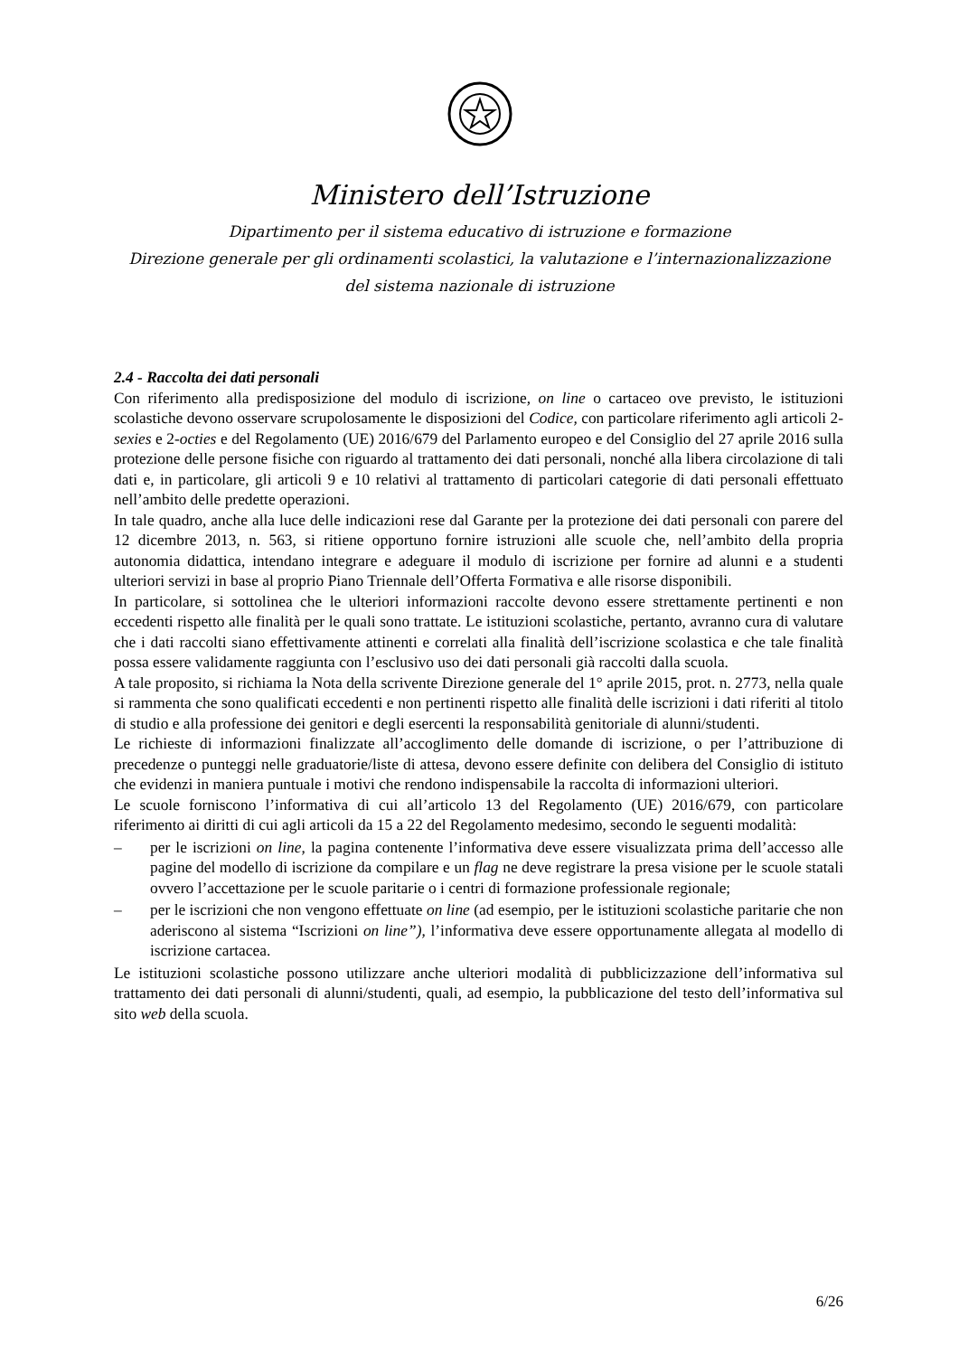Ministero dell’Istruzione
Dipartimento per il sistema educativo di istruzione e formazione
Direzione generale per gli ordinamenti scolastici, la valutazione e l’internazionalizzazione
del sistema nazionale di istruzione
2.4 - Raccolta dei dati personali
Con riferimento alla predisposizione del modulo di iscrizione, on line o cartaceo ove previsto, le istituzioni scolastiche devono osservare scrupolosamente le disposizioni del Codice, con particolare riferimento agli articoli 2-sexies e 2-octies e del Regolamento (UE) 2016/679 del Parlamento europeo e del Consiglio del 27 aprile 2016 sulla protezione delle persone fisiche con riguardo al trattamento dei dati personali, nonché alla libera circolazione di tali dati e, in particolare, gli articoli 9 e 10 relativi al trattamento di particolari categorie di dati personali effettuato nell’ambito delle predette operazioni.
In tale quadro, anche alla luce delle indicazioni rese dal Garante per la protezione dei dati personali con parere del 12 dicembre 2013, n. 563, si ritiene opportuno fornire istruzioni alle scuole che, nell’ambito della propria autonomia didattica, intendano integrare e adeguare il modulo di iscrizione per fornire ad alunni e a studenti ulteriori servizi in base al proprio Piano Triennale dell’Offerta Formativa e alle risorse disponibili.
In particolare, si sottolinea che le ulteriori informazioni raccolte devono essere strettamente pertinenti e non eccedenti rispetto alle finalità per le quali sono trattate. Le istituzioni scolastiche, pertanto, avranno cura di valutare che i dati raccolti siano effettivamente attinenti e correlati alla finalità dell’iscrizione scolastica e che tale finalità possa essere validamente raggiunta con l’esclusivo uso dei dati personali già raccolti dalla scuola.
A tale proposito, si richiama la Nota della scrivente Direzione generale del 1° aprile 2015, prot. n. 2773, nella quale si rammenta che sono qualificati eccedenti e non pertinenti rispetto alle finalità delle iscrizioni i dati riferiti al titolo di studio e alla professione dei genitori e degli esercenti la responsabilità genitoriale di alunni/studenti.
Le richieste di informazioni finalizzate all’accoglimento delle domande di iscrizione, o per l’attribuzione di precedenze o punteggi nelle graduatorie/liste di attesa, devono essere definite con delibera del Consiglio di istituto che evidenzi in maniera puntuale i motivi che rendono indispensabile la raccolta di informazioni ulteriori.
Le scuole forniscono l’informativa di cui all’articolo 13 del Regolamento (UE) 2016/679, con particolare riferimento ai diritti di cui agli articoli da 15 a 22 del Regolamento medesimo, secondo le seguenti modalità:
– per le iscrizioni on line, la pagina contenente l’informativa deve essere visualizzata prima dell’accesso alle pagine del modello di iscrizione da compilare e un flag ne deve registrare la presa visione per le scuole statali ovvero l’accettazione per le scuole paritarie o i centri di formazione professionale regionale;
– per le iscrizioni che non vengono effettuate on line (ad esempio, per le istituzioni scolastiche paritarie che non aderiscono al sistema “Iscrizioni on line”), l’informativa deve essere opportunamente allegata al modello di iscrizione cartacea.
Le istituzioni scolastiche possono utilizzare anche ulteriori modalità di pubblicizzazione dell’informativa sul trattamento dei dati personali di alunni/studenti, quali, ad esempio, la pubblicazione del testo dell’informativa sul sito web della scuola.
6/26